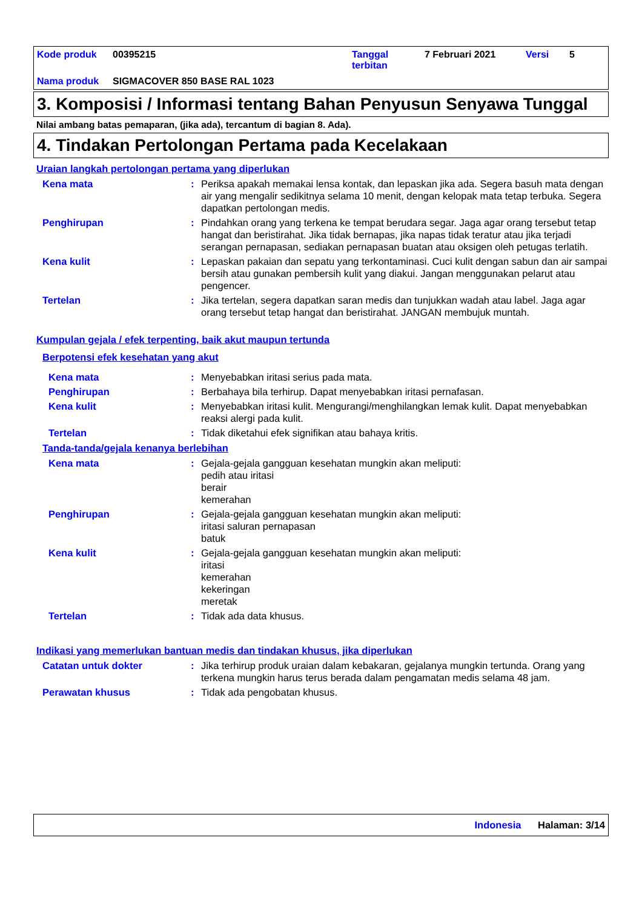Kode produk 00395215 Tanggal
terbitan 7 Februari 2021 Versi 5
Nama produk SIGMACOVER 850 BASE RAL 1023
3. Komposisi / Informasi tentang Bahan Penyusun Senyawa Tunggal
Nilai ambang batas pemaparan, (jika ada), tercantum di bagian 8. Ada).
4. Tindakan Pertolongan Pertama pada Kecelakaan
Uraian langkah pertolongan pertama yang diperlukan
Kena mata : Periksa apakah memakai lensa kontak, dan lepaskan jika ada. Segera basuh mata dengan air yang mengalir sedikitnya selama 10 menit, dengan kelopak mata tetap terbuka. Segera dapatkan pertolongan medis.
Penghirupan : Pindahkan orang yang terkena ke tempat berudara segar. Jaga agar orang tersebut tetap hangat dan beristirahat. Jika tidak bernapas, jika napas tidak teratur atau jika terjadi serangan pernapasan, sediakan pernapasan buatan atau oksigen oleh petugas terlatih.
Kena kulit : Lepaskan pakaian dan sepatu yang terkontaminasi. Cuci kulit dengan sabun dan air sampai bersih atau gunakan pembersih kulit yang diakui. Jangan menggunakan pelarut atau pengencer.
Tertelan : Jika tertelan, segera dapatkan saran medis dan tunjukkan wadah atau label. Jaga agar orang tersebut tetap hangat dan beristirahat. JANGAN membujuk muntah.
Kumpulan gejala / efek terpenting, baik akut maupun tertunda
Berpotensi efek kesehatan yang akut
Kena mata : Menyebabkan iritasi serius pada mata.
Penghirupan : Berbahaya bila terhirup. Dapat menyebabkan iritasi pernafasan.
Kena kulit : Menyebabkan iritasi kulit. Mengurangi/menghilangkan lemak kulit. Dapat menyebabkan reaksi alergi pada kulit.
Tertelan : Tidak diketahui efek signifikan atau bahaya kritis.
Tanda-tanda/gejala kenanya berlebihan
Kena mata : Gejala-gejala gangguan kesehatan mungkin akan meliputi:
pedih atau iritasi
berair
kemerahan
Penghirupan : Gejala-gejala gangguan kesehatan mungkin akan meliputi:
iritasi saluran pernapasan
batuk
Kena kulit : Gejala-gejala gangguan kesehatan mungkin akan meliputi:
iritasi
kemerahan
kekeringan
meretak
Tertelan : Tidak ada data khusus.
Indikasi yang memerlukan bantuan medis dan tindakan khusus, jika diperlukan
Catatan untuk dokter : Jika terhirup produk uraian dalam kebakaran, gejalanya mungkin tertunda. Orang yang terkena mungkin harus terus berada dalam pengamatan medis selama 48 jam.
Perawatan khusus : Tidak ada pengobatan khusus.
Indonesia Halaman: 3/14